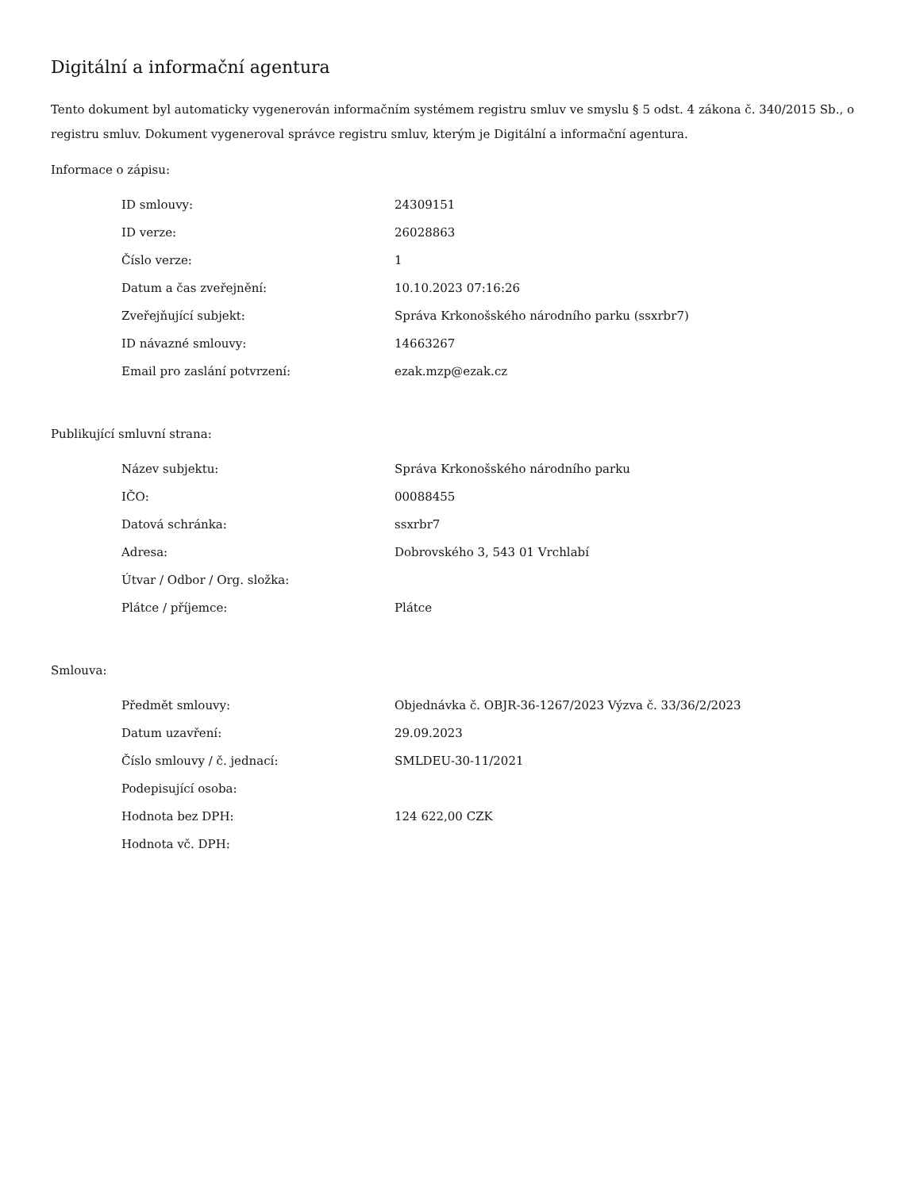Digitální a informační agentura
Tento dokument byl automaticky vygenerován informačním systémem registru smluv ve smyslu § 5 odst. 4 zákona č. 340/2015 Sb., o registru smluv. Dokument vygeneroval správce registru smluv, kterým je Digitální a informační agentura.
Informace o zápisu:
| ID smlouvy: | 24309151 |
| ID verze: | 26028863 |
| Číslo verze: | 1 |
| Datum a čas zveřejnění: | 10.10.2023 07:16:26 |
| Zveřejňující subjekt: | Správa Krkonošského národního parku (ssxrbr7) |
| ID návazné smlouvy: | 14663267 |
| Email pro zaslání potvrzení: | ezak.mzp@ezak.cz |
Publikující smluvní strana:
| Název subjektu: | Správa Krkonošského národního parku |
| IČO: | 00088455 |
| Datová schránka: | ssxrbr7 |
| Adresa: | Dobrovského 3, 543 01 Vrchlabí |
| Útvar / Odbor / Org. složka: | |
| Plátce / příjemce: | Plátce |
Smlouva:
| Předmět smlouvy: | Objednávka č. OBJR-36-1267/2023 Výzva č. 33/36/2/2023 |
| Datum uzavření: | 29.09.2023 |
| Číslo smlouvy / č. jednací: | SMLDEU-30-11/2021 |
| Podepisující osoba: | |
| Hodnota bez DPH: | 124 622,00 CZK |
| Hodnota vč. DPH: | |